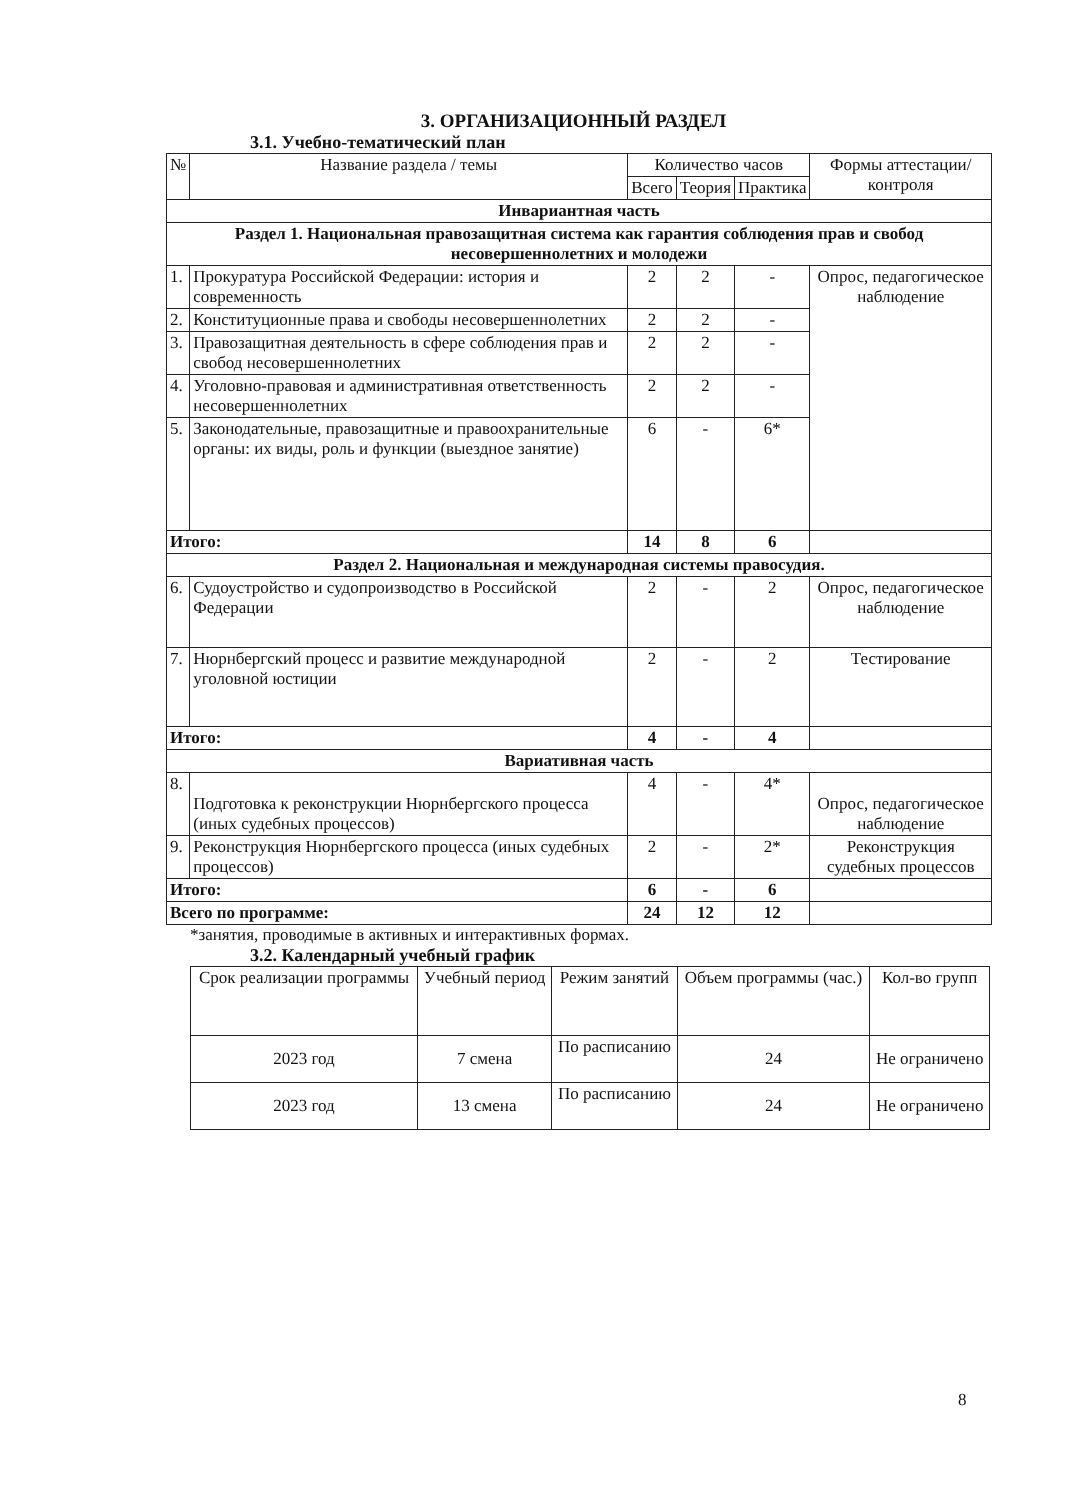3. ОРГАНИЗАЦИОННЫЙ РАЗДЕЛ
3.1. Учебно-тематический план
| № | Название раздела / темы | Количество часов | | | Формы аттестации/ контроля |
| --- | --- | --- | --- | --- | --- |
| | | Всего | Теория | Практика | |
| Инвариантная часть | | | | | |
| Раздел 1. Национальная правозащитная система как гарантия соблюдения прав и свобод несовершеннолетних и молодежи | | | | | |
| 1. | Прокуратура Российской Федерации: история и современность | 2 | 2 | - | Опрос, педагогическое наблюдение |
| 2. | Конституционные права и свободы несовершеннолетних | 2 | 2 | - | |
| 3. | Правозащитная деятельность в сфере соблюдения прав и свобод несовершеннолетних | 2 | 2 | - | |
| 4. | Уголовно-правовая и административная ответственность несовершеннолетних | 2 | 2 | - | |
| 5. | Законодательные, правозащитные и правоохранительные органы: их виды, роль и функции (выездное занятие) | 6 | - | 6* | |
| Итого: | | 14 | 8 | 6 | |
| Раздел 2. Национальная и международная системы правосудия. | | | | | |
| 6. | Судоустройство и судопроизводство в Российской Федерации | 2 | - | 2 | Опрос, педагогическое наблюдение |
| 7. | Нюрнбергский процесс и развитие международной уголовной юстиции | 2 | - | 2 | Тестирование |
| Итого: | | 4 | - | 4 | |
| Вариативная часть | | | | | |
| 8. | Подготовка к реконструкции Нюрнбергского процесса (иных судебных процессов) | 4 | - | 4* | Опрос, педагогическое наблюдение |
| 9. | Реконструкция Нюрнбергского процесса (иных судебных процессов) | 2 | - | 2* | Реконструкция судебных процессов |
| Итого: | | 6 | - | 6 | |
| Всего по программе: | | 24 | 12 | 12 | |
*занятия, проводимые в активных и интерактивных формах.
3.2. Календарный учебный график
| Срок реализации программы | Учебный период | Режим занятий | Объем программы (час.) | Кол-во групп |
| 2023 год | 7 смена | По расписанию | 24 | Не ограничено |
| 2023 год | 13 смена | По расписанию | 24 | Не ограничено |
8